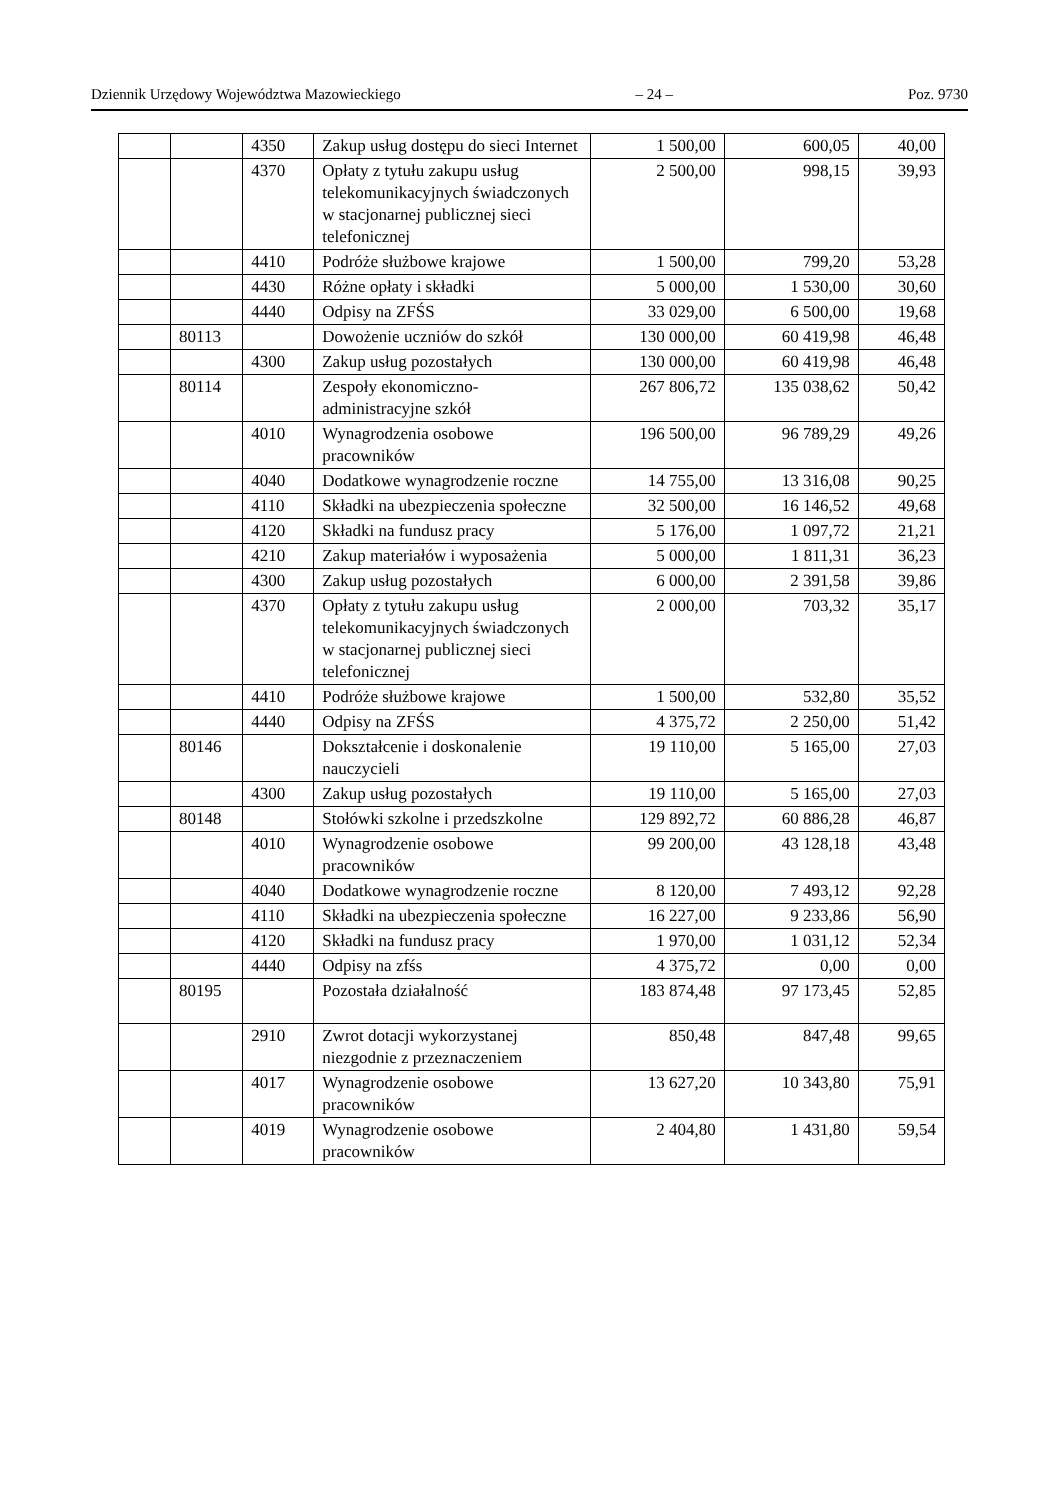Dziennik Urzędowy Województwa Mazowieckiego – 24 – Poz. 9730
| | | 4350 | Zakup usług dostępu do sieci Internet | 1 500,00 | 600,05 | 40,00 |
| | | 4370 | Opłaty z tytułu zakupu usług telekomunikacyjnych świadczonych w stacjonarnej publicznej sieci telefonicznej | 2 500,00 | 998,15 | 39,93 |
| | | 4410 | Podróże służbowe krajowe | 1 500,00 | 799,20 | 53,28 |
| | | 4430 | Różne opłaty i składki | 5 000,00 | 1 530,00 | 30,60 |
| | | 4440 | Odpisy na ZFŚS | 33 029,00 | 6 500,00 | 19,68 |
| | 80113 | | Dowożenie uczniów do szkół | 130 000,00 | 60 419,98 | 46,48 |
| | | 4300 | Zakup usług pozostałych | 130 000,00 | 60 419,98 | 46,48 |
| | 80114 | | Zespoły ekonomiczno-administracyjne szkół | 267 806,72 | 135 038,62 | 50,42 |
| | | 4010 | Wynagrodzenia osobowe pracowników | 196 500,00 | 96 789,29 | 49,26 |
| | | 4040 | Dodatkowe wynagrodzenie roczne | 14 755,00 | 13 316,08 | 90,25 |
| | | 4110 | Składki na ubezpieczenia społeczne | 32 500,00 | 16 146,52 | 49,68 |
| | | 4120 | Składki na fundusz pracy | 5 176,00 | 1 097,72 | 21,21 |
| | | 4210 | Zakup materiałów i wyposażenia | 5 000,00 | 1 811,31 | 36,23 |
| | | 4300 | Zakup usług pozostałych | 6 000,00 | 2 391,58 | 39,86 |
| | | 4370 | Opłaty z tytułu zakupu usług telekomunikacyjnych świadczonych w stacjonarnej publicznej sieci telefonicznej | 2 000,00 | 703,32 | 35,17 |
| | | 4410 | Podróże służbowe krajowe | 1 500,00 | 532,80 | 35,52 |
| | | 4440 | Odpisy na ZFŚS | 4 375,72 | 2 250,00 | 51,42 |
| | 80146 | | Dokształcenie i doskonalenie nauczycieli | 19 110,00 | 5 165,00 | 27,03 |
| | | 4300 | Zakup usług pozostałych | 19 110,00 | 5 165,00 | 27,03 |
| | 80148 | | Stołówki szkolne i przedszkolne | 129 892,72 | 60 886,28 | 46,87 |
| | | 4010 | Wynagrodzenie osobowe pracowników | 99 200,00 | 43 128,18 | 43,48 |
| | | 4040 | Dodatkowe wynagrodzenie roczne | 8 120,00 | 7 493,12 | 92,28 |
| | | 4110 | Składki na ubezpieczenia społeczne | 16 227,00 | 9 233,86 | 56,90 |
| | | 4120 | Składki na fundusz pracy | 1 970,00 | 1 031,12 | 52,34 |
| | | 4440 | Odpisy na zfśs | 4 375,72 | 0,00 | 0,00 |
| | 80195 | | Pozostała działalność | 183 874,48 | 97 173,45 | 52,85 |
| | | 2910 | Zwrot dotacji wykorzystanej niezgodnie z przeznaczeniem | 850,48 | 847,48 | 99,65 |
| | | 4017 | Wynagrodzenie osobowe pracowników | 13 627,20 | 10 343,80 | 75,91 |
| | | 4019 | Wynagrodzenie osobowe pracowników | 2 404,80 | 1 431,80 | 59,54 |